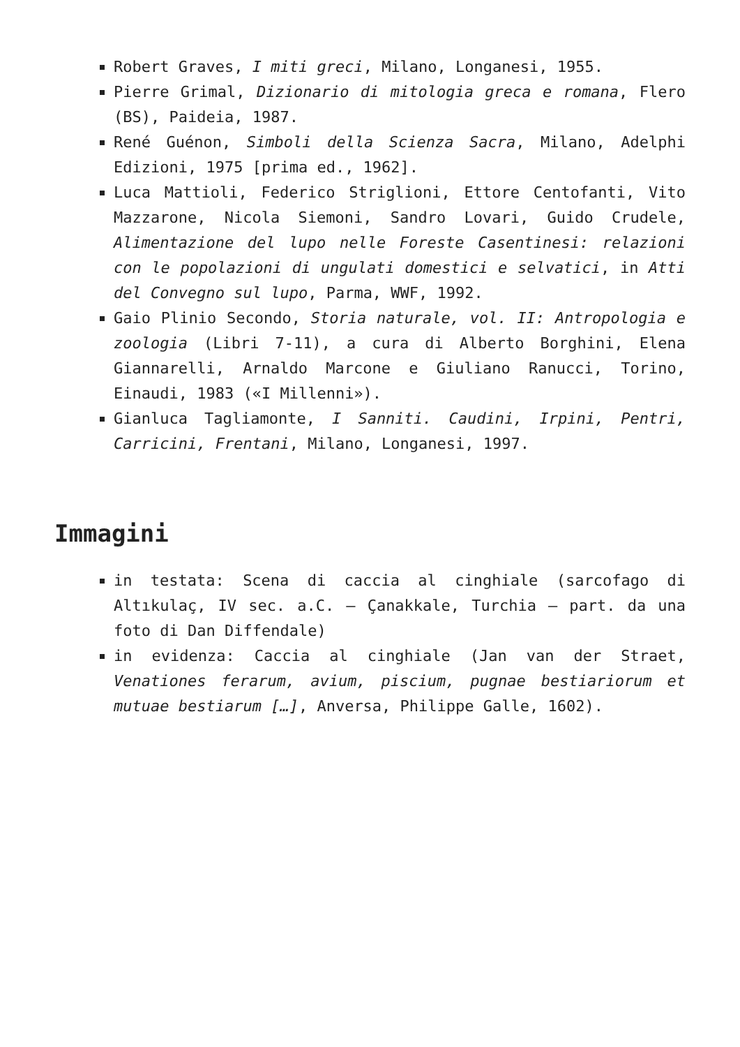Robert Graves, I miti greci, Milano, Longanesi, 1955.
Pierre Grimal, Dizionario di mitologia greca e romana, Flero (BS), Paideia, 1987.
René Guénon, Simboli della Scienza Sacra, Milano, Adelphi Edizioni, 1975 [prima ed., 1962].
Luca Mattioli, Federico Striglioni, Ettore Centofanti, Vito Mazzarone, Nicola Siemoni, Sandro Lovari, Guido Crudele, Alimentazione del lupo nelle Foreste Casentinesi: relazioni con le popolazioni di ungulati domestici e selvatici, in Atti del Convegno sul lupo, Parma, WWF, 1992.
Gaio Plinio Secondo, Storia naturale, vol. II: Antropologia e zoologia (Libri 7-11), a cura di Alberto Borghini, Elena Giannarelli, Arnaldo Marcone e Giuliano Ranucci, Torino, Einaudi, 1983 («I Millenni»).
Gianluca Tagliamonte, I Sanniti. Caudini, Irpini, Pentri, Carricini, Frentani, Milano, Longanesi, 1997.
Immagini
in testata: Scena di caccia al cinghiale (sarcofago di Altıkulaç, IV sec. a.C. – Çanakkale, Turchia – part. da una foto di Dan Diffendale)
in evidenza: Caccia al cinghiale (Jan van der Straet, Venationes ferarum, avium, piscium, pugnae bestiariorum et mutuae bestiarum […], Anversa, Philippe Galle, 1602).